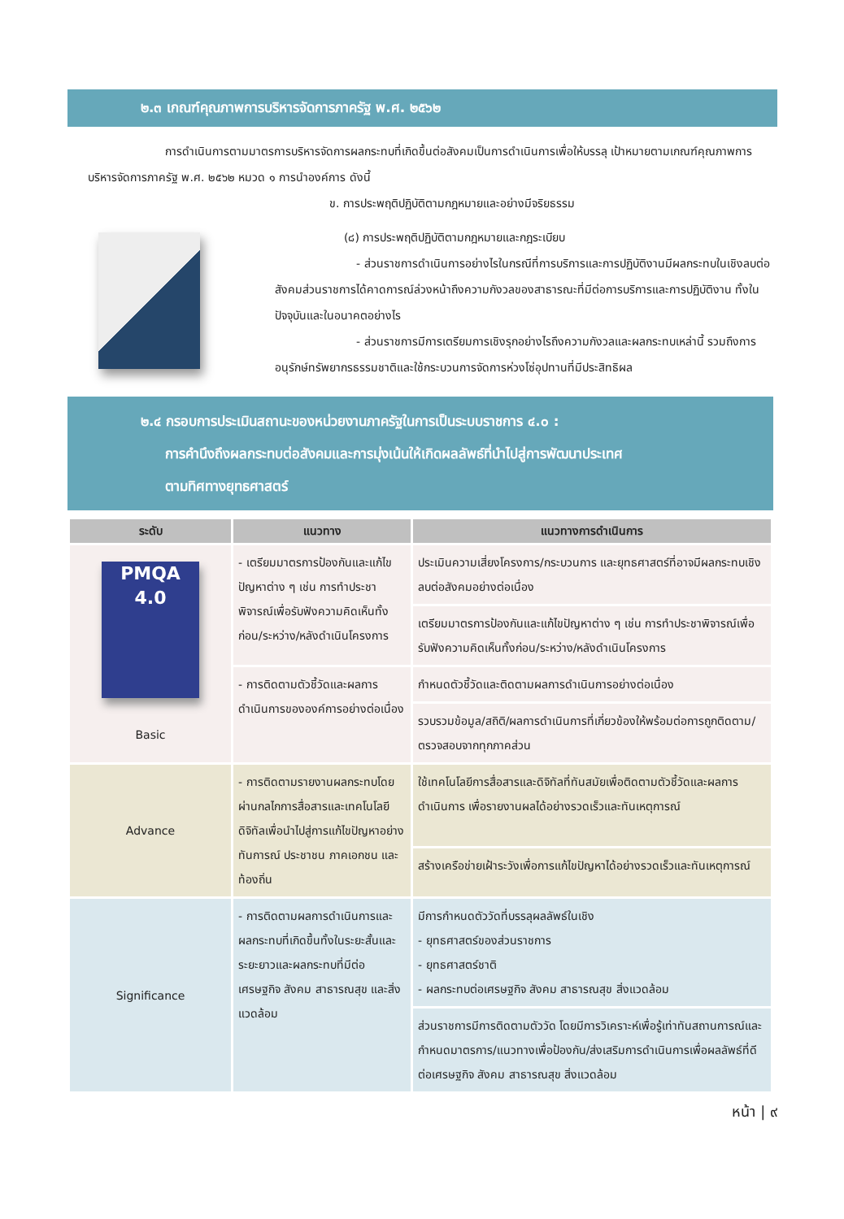๒.๓ เกณฑ์คุณภาพการบริหารจัดการภาครัฐ พ.ศ. ๒๕๖๒
การดำเนินการตามมาตรการบริหารจัดการผลกระทบที่เกิดขึ้นต่อสังคมเป็นการดำเนินการเพื่อให้บรรลุ เป้าหมายตามเกณฑ์คุณภาพการบริหารจัดการภาครัฐ พ.ศ. ๒๕๖๒ หมวด ๑ การนำองค์การ ดังนี้
ข. การประพฤติปฏิบัติตามกฎหมายและอย่างมีจริยธรรม
(๘) การประพฤติปฏิบัติตามกฎหมายและกฎระเบียบ
- ส่วนราชการดำเนินการอย่างไรในกรณีที่การบริการและการปฏิบัติงานมีผลกระทบในเชิงลบต่อสังคมส่วนราชการได้คาดการณ์ล่วงหน้าถึงความกังวลของสาธารณะที่มีต่อการบริการและการปฏิบัติงาน ทั้งในปัจจุบันและในอนาคตอย่างไร
- ส่วนราชการมีการเตรียมการเชิงรุกอย่างไรถึงความกังวลและผลกระทบเหล่านี้ รวมถึงการอนุรักษ์ทรัพยากรธรรมชาติและใช้กระบวนการจัดการห่วงโซ่อุปทานที่มีประสิทธิผล
๒.๔ กรอบการประเมินสถานะของหน่วยงานภาครัฐในการเป็นระบบราชการ ๔.๐ :
การคำนึงถึงผลกระทบต่อสังคมและการมุ่งเน้นให้เกิดผลลัพธ์ที่นำไปสู่การพัฒนาประเทศ
ตามทิศทางยุทธศาสตร์
| ระดับ | แนวทาง | แนวทางการดำเนินการ |
| --- | --- | --- |
| PMQA 4.0 Basic | - เตรียมมาตรการป้องกันและแก้ไขปัญหาต่าง ๆ เช่น การทำประชาพิจารณ์เพื่อรับฟังความคิดเห็นทั้งก่อน/ระหว่าง/หลังดำเนินโครงการ | ประเมินความเสี่ยงโครงการ/กระบวนการ และยุทธศาสตร์ที่อาจมีผลกระทบเชิงลบต่อสังคมอย่างต่อเนื่อง |
| | | เตรียมมาตรการป้องกันและแก้ไขปัญหาต่าง ๆ เช่น การทำประชาพิจารณ์เพื่อรับฟังความคิดเห็นทั้งก่อน/ระหว่าง/หลังดำเนินโครงการ |
| | - การติดตามตัวชี้วัดและผลการดำเนินการขององค์การอย่างต่อเนื่อง | กำหนดตัวชี้วัดและติดตามผลการดำเนินการอย่างต่อเนื่อง |
| | | รวบรวมข้อมูล/สถิติ/ผลการดำเนินการที่เกี่ยวข้องให้พร้อมต่อการถูกติดตาม/ตรวจสอบจากทุกภาคส่วน |
| Advance | - การติดตามรายงานผลกระทบโดยผ่านกลไกการสื่อสารและเทคโนโลยีดิจิทัลเพื่อนำไปสู่การแก้ไขปัญหาอย่างทันการณ์ ประชาชน ภาคเอกชน และท้องถิ่น | ใช้เทคโนโลยีการสื่อสารและดิจิทัลที่ทันสมัยเพื่อติดตามตัวชี้วัดและผลการดำเนินการ เพื่อรายงานผลได้อย่างรวดเร็วและทันเหตุการณ์ |
| | | สร้างเครือข่ายเฝ้าระวังเพื่อการแก้ไขปัญหาได้อย่างรวดเร็วและทันเหตุการณ์ |
| Significance | - การติดตามผลการดำเนินการและผลกระทบที่เกิดขึ้นทั้งในระยะสั้นและระยะยาวและผลกระทบที่มีต่อเศรษฐกิจ สังคม สาธารณสุข และสิ่งแวดล้อม | มีการกำหนดตัววัดที่บรรลุผลลัพธ์ในเชิง - ยุทธศาสตร์ของส่วนราชการ - ยุทธศาสตร์ชาติ - ผลกระทบต่อเศรษฐกิจ สังคม สาธารณสุข สิ่งแวดล้อม |
| | | ส่วนราชการมีการติดตามตัววัด โดยมีการวิเคราะห์เพื่อรู้เท่าทันสถานการณ์และกำหนดมาตรการ/แนวทางเพื่อป้องกัน/ส่งเสริมการดำเนินการเพื่อผลลัพธ์ที่ดีต่อเศรษฐกิจ สังคม สาธารณสุข สิ่งแวดล้อม |
หน้า | ๙